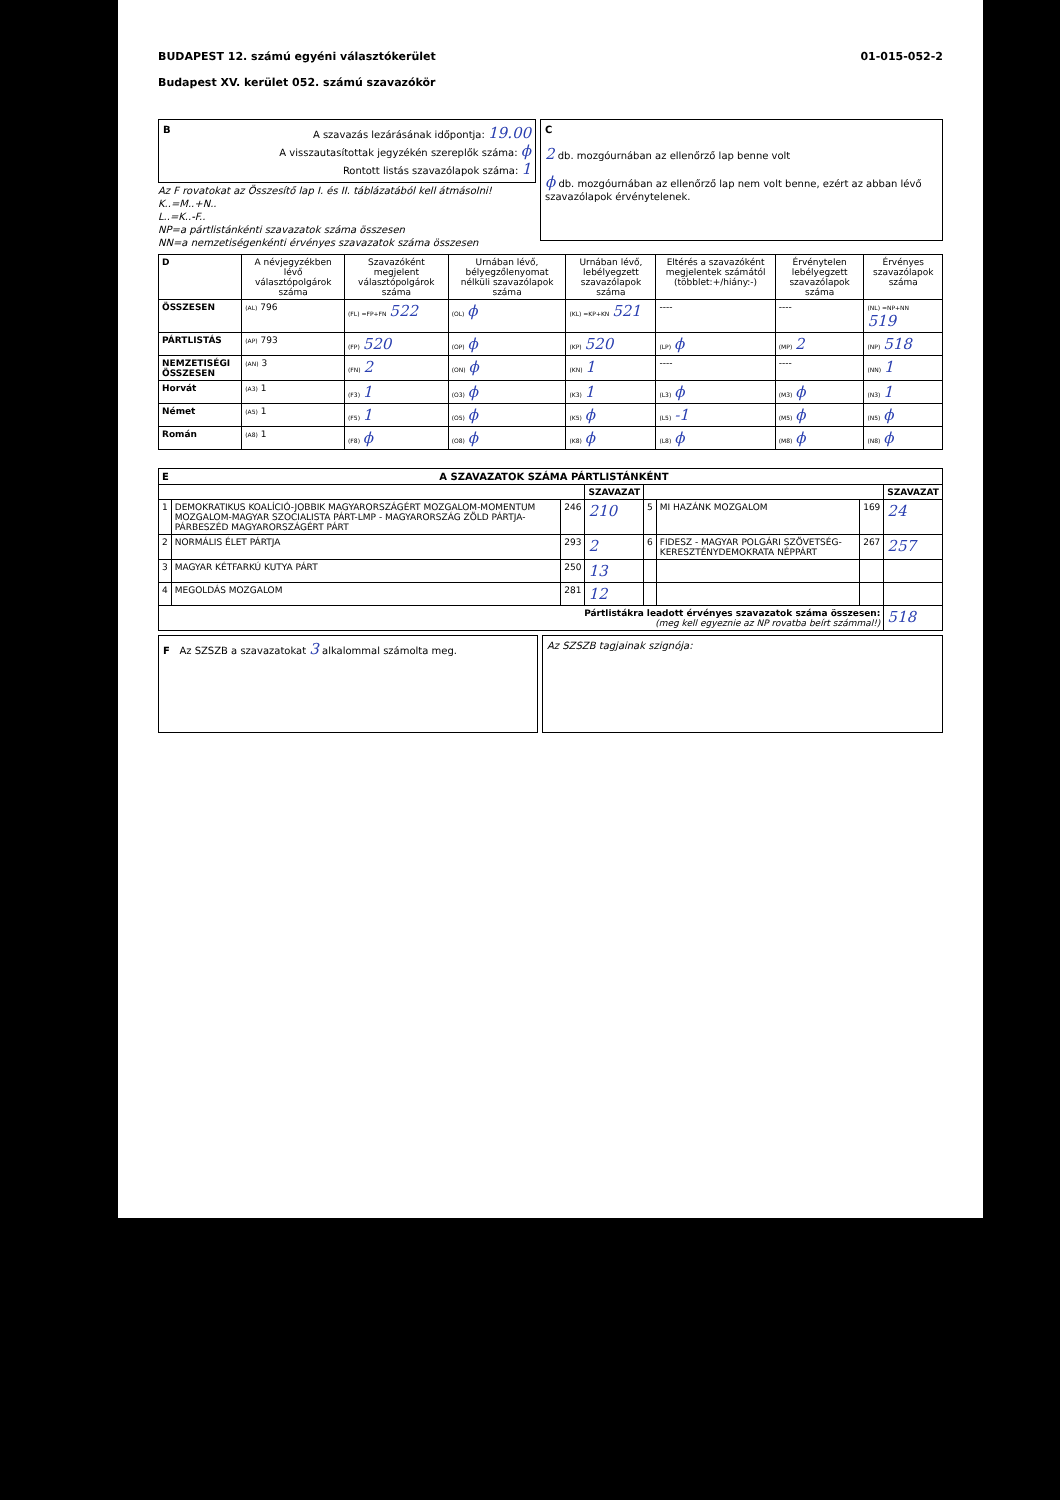BUDAPEST 12. számú egyéni választókerület
Budapest XV. kerület 052. számú szavazókör
01-015-052-2
BA szavazás lezárásának időpontja: 19.00
A visszautasítottak jegyzékén szereplők száma: ϕ
Rontott listás szavazólapok száma: 1
Az F rovatokat az Összesítő lap I. és II. táblázatából kell átmásolni!
K..=M..+N..
L..=K..-F..
NP=a pártlistánkénti szavazatok száma összesen
NN=a nemzetiségenkénti érvényes szavazatok száma összesen
C
2 db. mozgóurnában az ellenőrző lap benne volt
ϕ db. mozgóurnában az ellenőrző lap nem volt benne, ezért az abban lévő szavazólapok érvénytelenek.
| D | A névjegyzékben lévő választópolgárok száma | Szavazóként megjelent választópolgárok száma | Urnában lévő, bélyegzőlenyomat nélküli szavazólapok száma | Urnában lévő, lebélyegzett szavazólapok száma | Eltérés a szavazóként megjelentek számától (többlet:+/hiány:-) | Érvénytelen lebélyegzett szavazólapok száma | Érvényes szavazólapok száma |
| --- | --- | --- | --- | --- | --- | --- | --- |
| ÖSSZESEN | (AL) 796 | (FL) =FP+FN 522 | (OL) ϕ | (KL) =KP+KN 521 | ---- | ---- | (NL) =NP+NN 519 |
| PÁRTLISTÁS | (AP) 793 | (FP) 520 | (OP) ϕ | (KP) 520 | (LP) ϕ | (MP) 2 | (NP) 518 |
| NEMZETISÉGI ÖSSZESEN | (AN) 3 | (FN) 2 | (ON) ϕ | (KN) 1 | ---- | ---- | (NN) 1 |
| Horvát | (A3) 1 | (F3) 1 | (O3) ϕ | (K3) 1 | (L3) ϕ | (M3) ϕ | (N3) 1 |
| Német | (A5) 1 | (F5) 1 | (O5) ϕ | (K5) ϕ | (L5) -1 | (M5) ϕ | (N5) ϕ |
| Román | (A8) 1 | (F8) ϕ | (O8) ϕ | (K8) ϕ | (L8) ϕ | (M8) ϕ | (N8) ϕ |
| E A SZAVAZATOK SZÁMA PÁRTLISTÁNKÉNT | | | | | | | |
| --- | --- | --- | --- | --- | --- | --- | --- |
| | | | SZAVAZAT | | | | SZAVAZAT |
| 1 | DEMOKRATIKUS KOALÍCIÓ-JOBBIK MAGYARORSZÁGÉRT MOZGALOM-MOMENTUM MOZGALOM-MAGYAR SZOCIALISTA PÁRT-LMP - MAGYARORSZÁG ZÖLD PÁRTJA-PÁRBESZÉD MAGYARORSZÁGÉRT PÁRT | 246 | 210 | 5 | MI HAZÁNK MOZGALOM | 169 | 24 |
| 2 | NORMÁLIS ÉLET PÁRTJA | 293 | 2 | 6 | FIDESZ - MAGYAR POLGÁRI SZÖVETSÉG-KERESZTÉNYDEMOKRATA NÉPPÁRT | 267 | 257 |
| 3 | MAGYAR KÉTFARKÚ KUTYA PÁRT | 250 | 13 | | | | |
| 4 | MEGOLDÁS MOZGALOM | 281 | 12 | | | | |
| Pártlistákra leadott érvényes szavazatok száma összesen: (meg kell egyeznie az NP rovatba beírt számmal!) | | | | | | | 518 |
F Az SZSZB a szavazatokat 3 alkalommal számolta meg.
Az SZSZB tagjainak szignója: